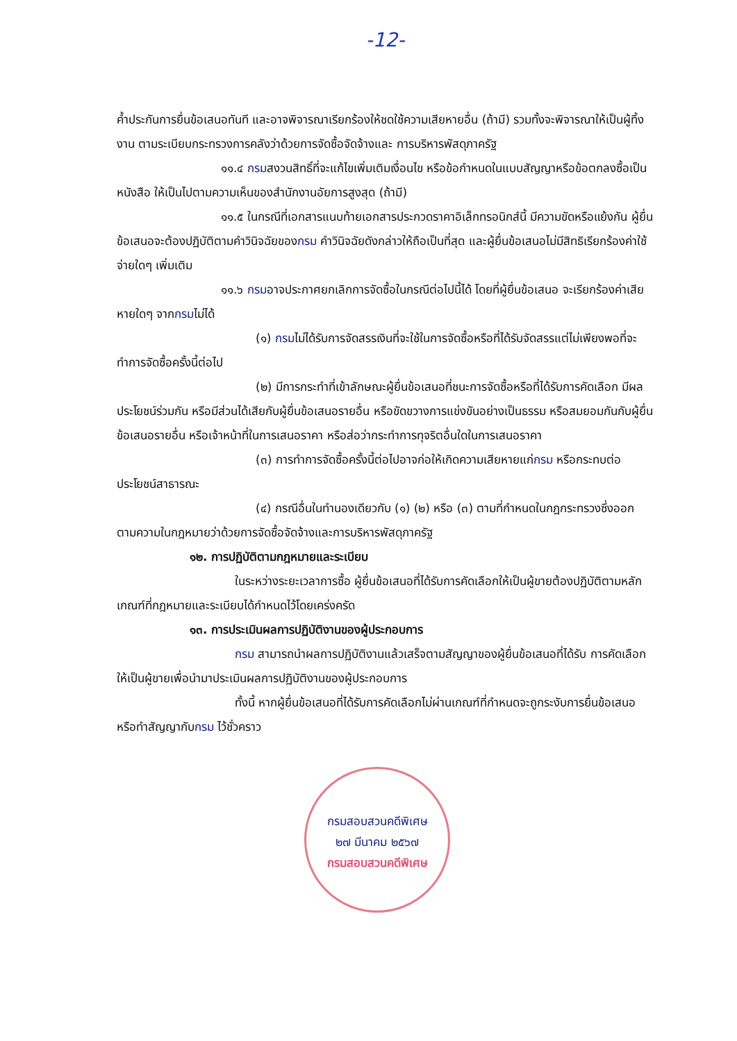-12-
ค้ำประกันการยื่นข้อเสนอทันที และอาจพิจารณาเรียกร้องให้ชดใช้ความเสียหายอื่น (ถ้ามี) รวมทั้งจะพิจารณาให้เป็นผู้ทิ้งงาน ตามระเบียบกระทรวงการคลังว่าด้วยการจัดซื้อจัดจ้างและ การบริหารพัสดุภาครัฐ
๑๑.๔ กรมสงวนสิทธิ์ที่จะแก้ไขเพิ่มเติมเงื่อนไข หรือข้อกำหนดในแบบสัญญาหรือข้อตกลงซื้อเป็นหนังสือ ให้เป็นไปตามความเห็นของสำนักงานอัยการสูงสุด (ถ้ามี)
๑๑.๕ ในกรณีที่เอกสารแนบท้ายเอกสารประกวดราคาอิเล็กทรอนิกส์นี้ มีความขัดหรือแย้งกัน ผู้ยื่นข้อเสนอจะต้องปฏิบัติตามคำวินิจฉัยของกรม คำวินิจฉัยดังกล่าวให้ถือเป็นที่สุด และผู้ยื่นข้อเสนอไม่มีสิทธิเรียกร้องค่าใช้จ่ายใดๆ เพิ่มเติม
๑๑.๖ กรมอาจประกาศยกเลิกการจัดซื้อในกรณีต่อไปนี้ได้ โดยที่ผู้ยื่นข้อเสนอ จะเรียกร้องค่าเสียหายใดๆ จากกรมไม่ได้
(๑) กรมไม่ได้รับการจัดสรรเงินที่จะใช้ในการจัดซื้อหรือที่ได้รับจัดสรรแต่ไม่เพียงพอที่จะทำการจัดซื้อครั้งนี้ต่อไป
(๒) มีการกระทำที่เข้าลักษณะผู้ยื่นข้อเสนอที่ชนะการจัดซื้อหรือที่ได้รับการคัดเลือก มีผลประโยชน์ร่วมกัน หรือมีส่วนได้เสียกับผู้ยื่นข้อเสนอรายอื่น หรือขัดขวางการแข่งขันอย่างเป็นธรรม หรือสมยอมกันกับผู้ยื่นข้อเสนอรายอื่น หรือเจ้าหน้าที่ในการเสนอราคา หรือส่อว่ากระทำการทุจริตอื่นใดในการเสนอราคา
(๓) การทำการจัดซื้อครั้งนี้ต่อไปอาจก่อให้เกิดความเสียหายแก่กรม หรือกระทบต่อประโยชน์สาธารณะ
(๔) กรณีอื่นในทำนองเดียวกับ (๑) (๒) หรือ (๓) ตามที่กำหนดในกฎกระทรวงซึ่งออกตามความในกฎหมายว่าด้วยการจัดซื้อจัดจ้างและการบริหารพัสดุภาครัฐ
๑๒. การปฏิบัติตามกฎหมายและระเบียบ
ในระหว่างระยะเวลาการซื้อ ผู้ยื่นข้อเสนอที่ได้รับการคัดเลือกให้เป็นผู้ขายต้องปฏิบัติตามหลักเกณฑ์ที่กฎหมายและระเบียบได้กำหนดไว้โดยเคร่งครัด
๑๓. การประเมินผลการปฏิบัติงานของผู้ประกอบการ
กรม สามารถนำผลการปฏิบัติงานแล้วเสร็จตามสัญญาของผู้ยื่นข้อเสนอที่ได้รับ การคัดเลือกให้เป็นผู้ขายเพื่อนำมาประเมินผลการปฏิบัติงานของผู้ประกอบการ
ทั้งนี้ หากผู้ยื่นข้อเสนอที่ได้รับการคัดเลือกไม่ผ่านเกณฑ์ที่กำหนดจะถูกระงับการยื่นข้อเสนอหรือทำสัญญากับกรม ไว้ชั่วคราว
กรมสอบสวนคดีพิเศษ
๒๗ มีนาคม ๒๕๖๗
กรมสอบสวนคดีพิเศษ